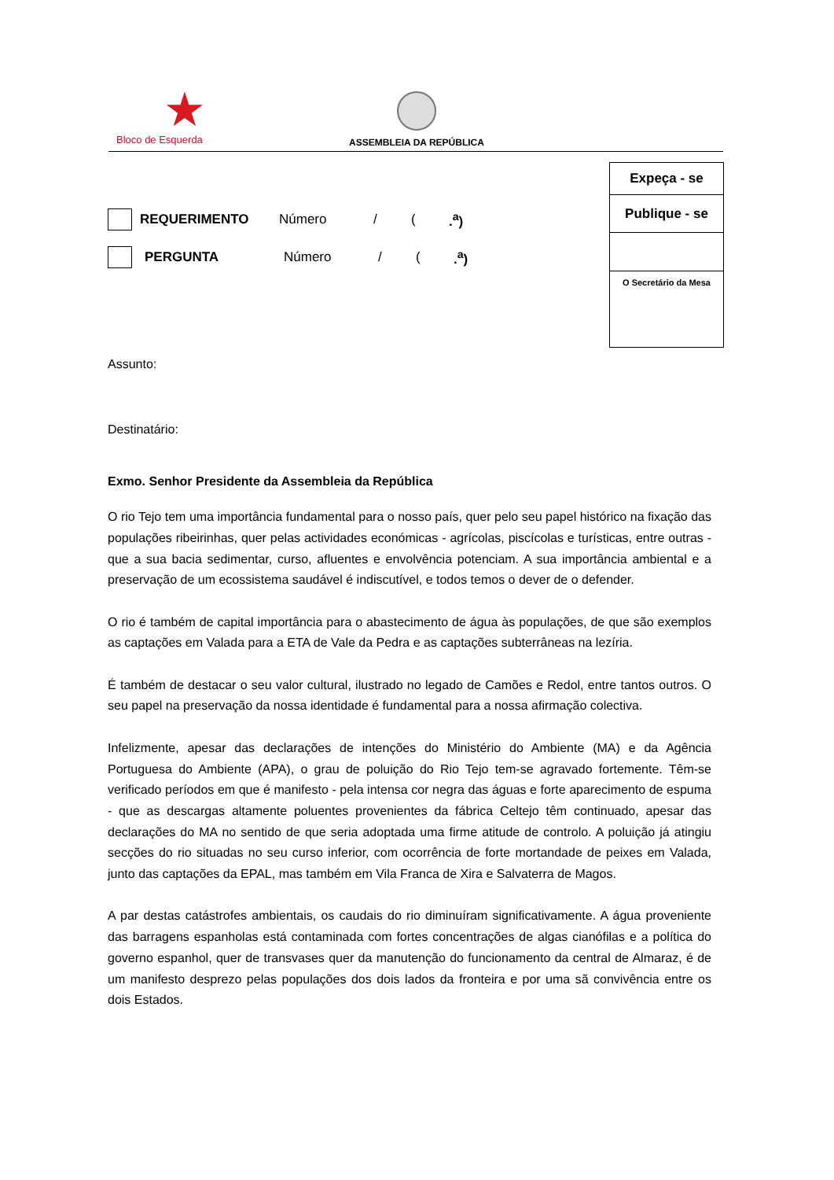★
Bloco de Esquerda
ASSEMBLEIA DA REPÚBLICA
Expeça - se
Publique - se
O Secretário da Mesa
REQUERIMENTO Número / (.<sup>a</sup>)
PERGUNTA Número / (.<sup>a</sup>)
Assunto:
Destinatário:
Exmo. Senhor Presidente da Assembleia da República
O rio Tejo tem uma importância fundamental para o nosso país, quer pelo seu papel histórico na fixação das populações ribeirinhas, quer pelas actividades económicas - agrícolas, piscícolas e turísticas, entre outras - que a sua bacia sedimentar, curso, afluentes e envolvência potenciam. A sua importância ambiental e a preservação de um ecossistema saudável é indiscutível, e todos temos o dever de o defender.
O rio é também de capital importância para o abastecimento de água às populações, de que são exemplos as captações em Valada para a ETA de Vale da Pedra e as captações subterrâneas na lezíria.
É também de destacar o seu valor cultural, ilustrado no legado de Camões e Redol, entre tantos outros. O seu papel na preservação da nossa identidade é fundamental para a nossa afirmação colectiva.
Infelizmente, apesar das declarações de intenções do Ministério do Ambiente (MA) e da Agência Portuguesa do Ambiente (APA), o grau de poluição do Rio Tejo tem-se agravado fortemente. Têm-se verificado períodos em que é manifesto - pela intensa cor negra das águas e forte aparecimento de espuma - que as descargas altamente poluentes provenientes da fábrica Celtejo têm continuado, apesar das declarações do MA no sentido de que seria adoptada uma firme atitude de controlo. A poluição já atingiu secções do rio situadas no seu curso inferior, com ocorrência de forte mortandade de peixes em Valada, junto das captações da EPAL, mas também em Vila Franca de Xira e Salvaterra de Magos.
A par destas catástrofes ambientais, os caudais do rio diminuíram significativamente. A água proveniente das barragens espanholas está contaminada com fortes concentrações de algas cianófilas e a política do governo espanhol, quer de transvases quer da manutenção do funcionamento da central de Almaraz, é de um manifesto desprezo pelas populações dos dois lados da fronteira e por uma sã convivência entre os dois Estados.